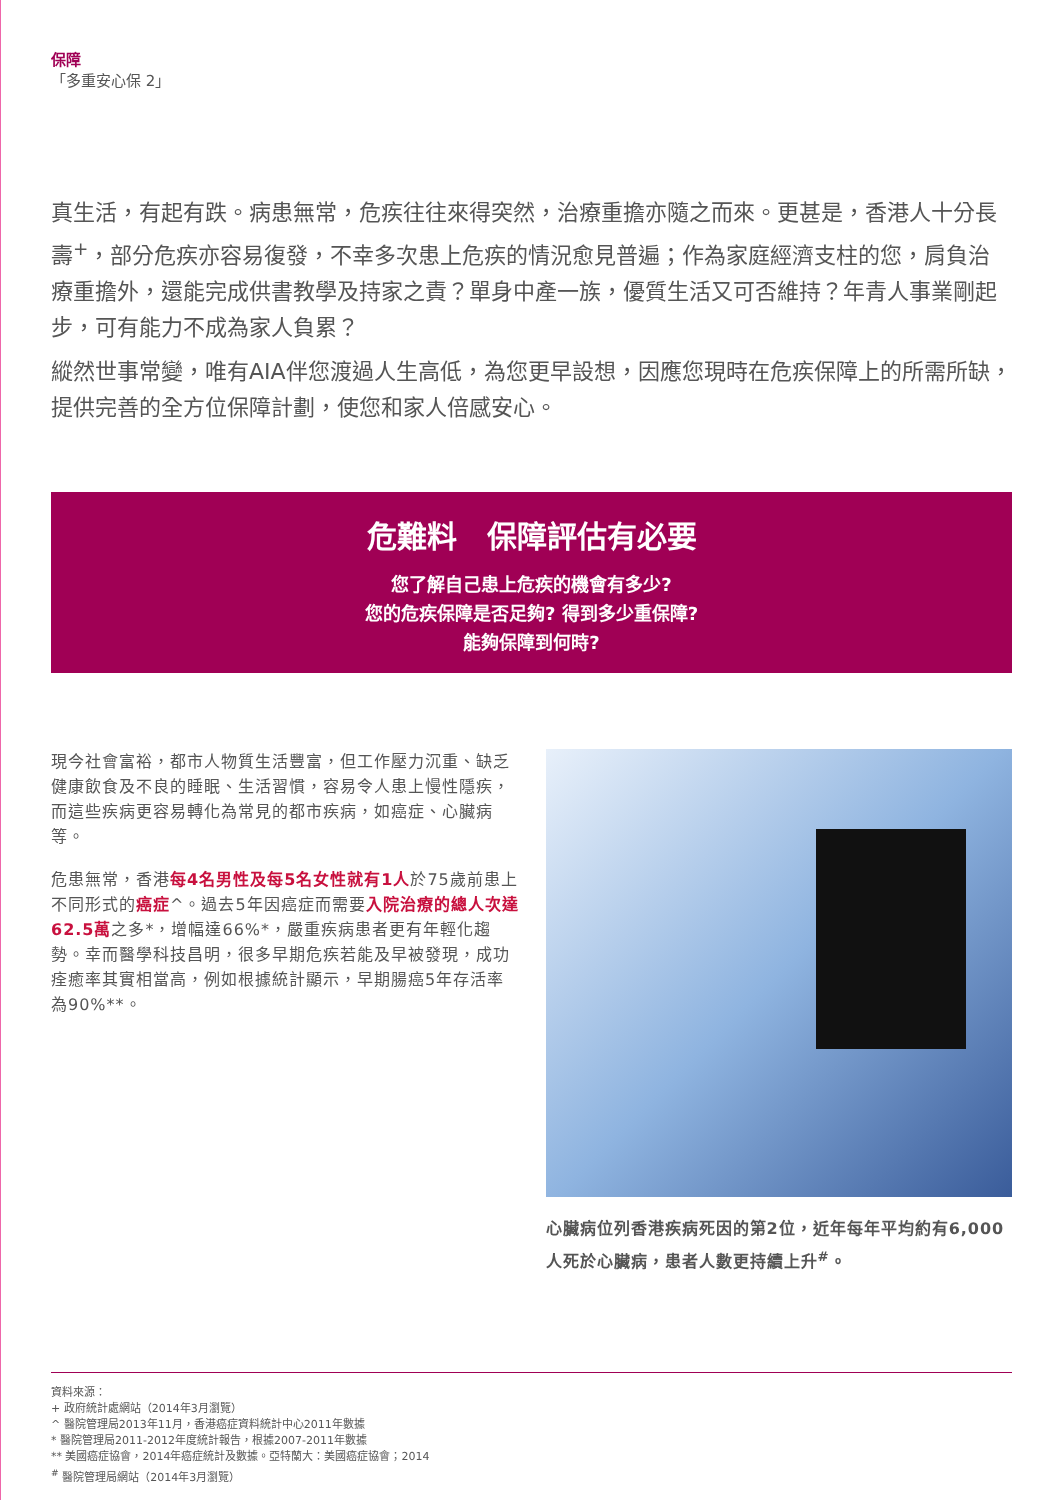保障
「多重安心保 2」
真生活，有起有跌。病患無常，危疾往往來得突然，治療重擔亦隨之而來。更甚是，香港人十分長壽<sup>+</sup>，部分危疾亦容易復發，不幸多次患上危疾的情況愈見普遍；作為家庭經濟支柱的您，肩負治療重擔外，還能完成供書教學及持家之責？單身中產一族，優質生活又可否維持？年青人事業剛起步，可有能力不成為家人負累？
縱然世事常變，唯有AIA伴您渡過人生高低，為您更早設想，因應您現時在危疾保障上的所需所缺，提供完善的全方位保障計劃，使您和家人倍感安心。
危難料　保障評估有必要
您了解自己患上危疾的機會有多少?
您的危疾保障是否足夠? 得到多少重保障?
能夠保障到何時?
現今社會富裕，都市人物質生活豐富，但工作壓力沉重、缺乏健康飲食及不良的睡眠、生活習慣，容易令人患上慢性隱疾，而這些疾病更容易轉化為常見的都市疾病，如癌症、心臟病等。
危患無常，香港每4名男性及每5名女性就有1人於75歲前患上不同形式的癌症^。過去5年因癌症而需要入院治療的總人次達62.5萬之多*，增幅達66%*，嚴重疾病患者更有年輕化趨勢。幸而醫學科技昌明，很多早期危疾若能及早被發現，成功痊癒率其實相當高，例如根據統計顯示，早期腸癌5年存活率為90%**。
心臟病位列香港疾病死因的第2位，近年每年平均約有6,000人死於心臟病，患者人數更持續上升<sup>#</sup>。
資料來源：
+ 政府統計處網站（2014年3月瀏覽）
^ 醫院管理局2013年11月，香港癌症資料統計中心2011年數據
* 醫院管理局2011-2012年度統計報告，根據2007-2011年數據
** 美國癌症協會，2014年癌症統計及數據。亞特蘭大：美國癌症協會；2014
<sup>#</sup> 醫院管理局網站（2014年3月瀏覽）